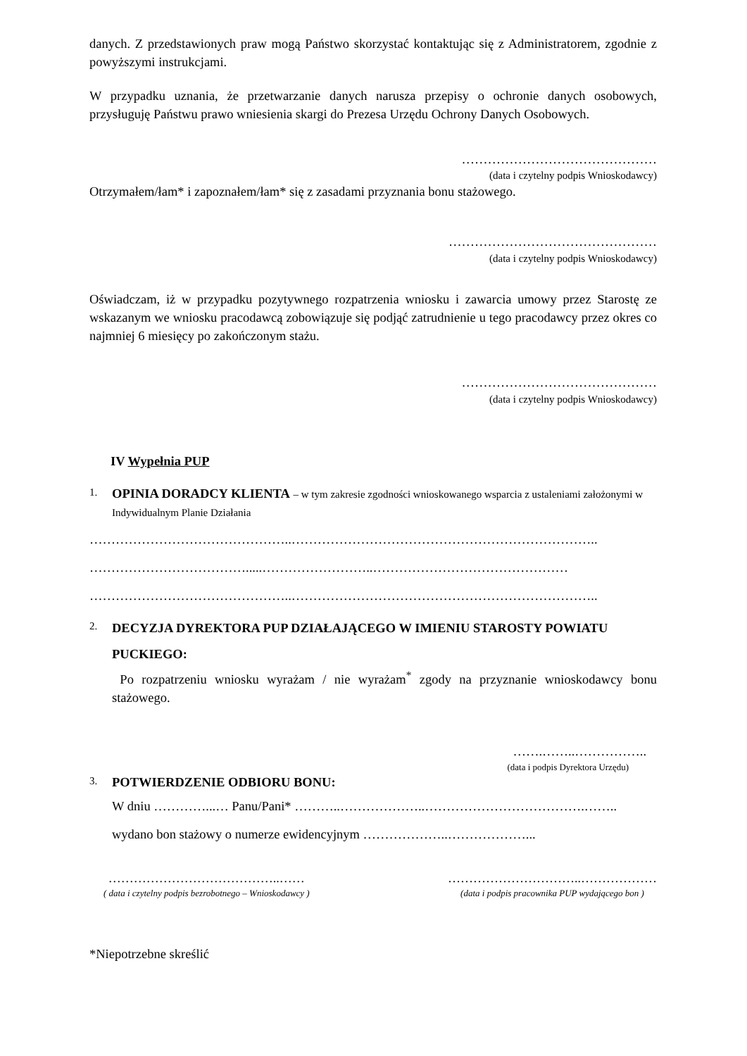danych. Z przedstawionych praw mogą Państwo skorzystać kontaktując się z Administratorem, zgodnie z powyższymi instrukcjami.
W przypadku uznania, że przetwarzanie danych narusza przepisy o ochronie danych osobowych, przysługuję Państwu prawo wniesienia skargi do Prezesa Urzędu Ochrony Danych Osobowych.
………………………………………
(data i czytelny podpis Wnioskodawcy)
Otrzymałem/łam* i zapoznałem/łam* się z zasadami przyznania bonu stażowego.
…………………………………………
(data i czytelny podpis Wnioskodawcy)
Oświadczam, iż w przypadku pozytywnego rozpatrzenia wniosku i zawarcia umowy przez Starostę ze wskazanym we wniosku pracodawcą zobowiązuje się podjąć zatrudnienie u tego pracodawcy przez okres co najmniej 6 miesięcy po zakończonym stażu.
………………………………………
(data i czytelny podpis Wnioskodawcy)
IV Wypełnia PUP
1.
OPINIA DORADCY KLIENTA – w tym zakresie zgodności wnioskowanego wsparcia z ustaleniami założonymi w Indywidualnym Planie Działania
………………………………………..……………………………………………………………..
……………………………….....……………………..………………………………………
………………………………………..……………………………………………………………..
2. DECYZJA DYREKTORA PUP DZIAŁAJĄCEGO W IMIENIU STAROSTY POWIATU PUCKIEGO:
Po rozpatrzeniu wniosku wyrażam / nie wyrażam<sup>*</sup> zgody na przyznanie wnioskodawcy bonu stażowego.
…….……..……………..
(data i podpis Dyrektora Urzędu)
3. POTWIERDZENIE ODBIORU BONU:
W dniu …………...… Panu/Pani* ………..………………..……………………………….……..
wydano bon stażowy o numerze ewidencyjnym ………………..………………...
…………………………………..……
( data i czytelny podpis bezrobotnego – Wnioskodawcy )
…………………………..………………
(data i podpis pracownika PUP wydającego bon )
*Niepotrzebne skreślić